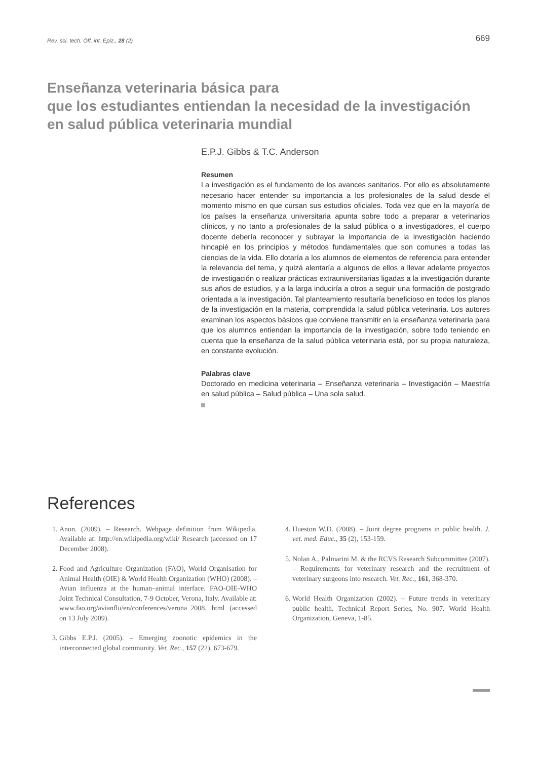Rev. sci. tech. Off. int. Epiz., 28 (2) 669
Enseñanza veterinaria básica para
que los estudiantes entiendan la necesidad de la investigación
en salud pública veterinaria mundial
E.P.J. Gibbs & T.C. Anderson
Resumen
La investigación es el fundamento de los avances sanitarios. Por ello es absolutamente necesario hacer entender su importancia a los profesionales de la salud desde el momento mismo en que cursan sus estudios oficiales. Toda vez que en la mayoría de los países la enseñanza universitaria apunta sobre todo a preparar a veterinarios clínicos, y no tanto a profesionales de la salud pública o a investigadores, el cuerpo docente debería reconocer y subrayar la importancia de la investigación haciendo hincapié en los principios y métodos fundamentales que son comunes a todas las ciencias de la vida. Ello dotaría a los alumnos de elementos de referencia para entender la relevancia del tema, y quizá alentaría a algunos de ellos a llevar adelante proyectos de investigación o realizar prácticas extrauniversitarias ligadas a la investigación durante sus años de estudios, y a la larga induciría a otros a seguir una formación de postgrado orientada a la investigación. Tal planteamiento resultaría beneficioso en todos los planos de la investigación en la materia, comprendida la salud pública veterinaria. Los autores examinan los aspectos básicos que conviene transmitir en la enseñanza veterinaria para que los alumnos entiendan la importancia de la investigación, sobre todo teniendo en cuenta que la enseñanza de la salud pública veterinaria está, por su propia naturaleza, en constante evolución.
Palabras clave
Doctorado en medicina veterinaria – Enseñanza veterinaria – Investigación – Maestría en salud pública – Salud pública – Una sola salud.
References
1. Anon. (2009). – Research. Webpage definition from Wikipedia. Available at: http://en.wikipedia.org/wiki/ Research (accessed on 17 December 2008).
2. Food and Agriculture Organization (FAO), World Organisation for Animal Health (OIE) & World Health Organization (WHO) (2008). – Avian influenza at the human–animal interface. FAO-OIE-WHO Joint Technical Consultation, 7-9 October, Verona, Italy. Available at: www.fao.org/avianflu/en/conferences/verona_2008. html (accessed on 13 July 2009).
3. Gibbs E.P.J. (2005). – Emerging zoonotic epidemics in the interconnected global community. Vet. Rec., 157 (22), 673-679.
4. Hueston W.D. (2008). – Joint degree programs in public health. J. vet. med. Educ., 35 (2), 153-159.
5. Nolan A., Palmarini M. & the RCVS Research Subcommittee (2007). – Requirements for veterinary research and the recruitment of veterinary surgeons into research. Vet. Rec., 161, 368-370.
6. World Health Organization (2002). – Future trends in veterinary public health. Technical Report Series, No. 907. World Health Organization, Geneva, 1-85.